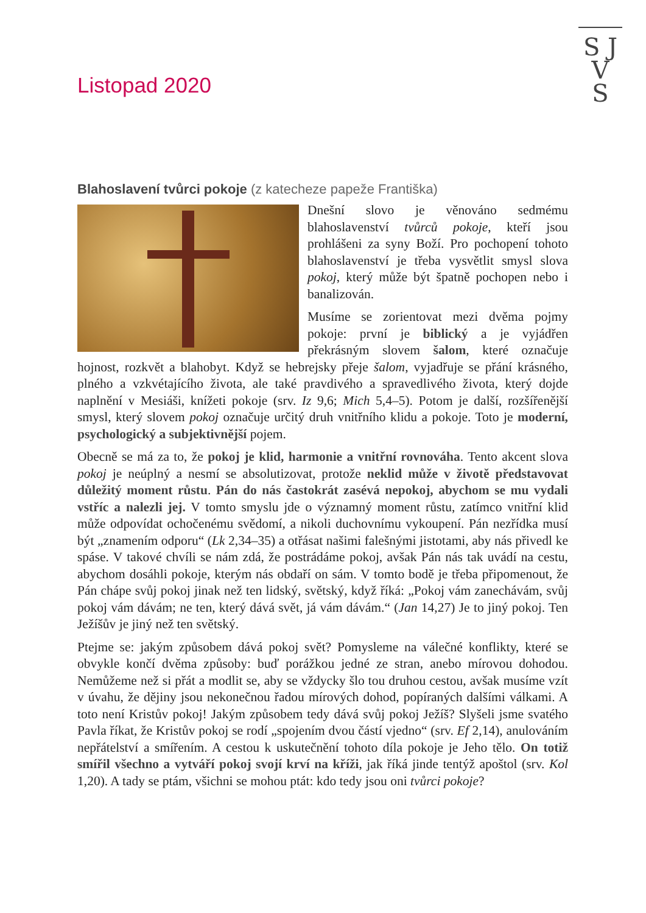S J
V
S
Listopad 2020
Blahoslavení tvůrci pokoje (z katecheze papeže Františka)
Dnešní slovo je věnováno sedmému blahoslavenství tvůrců pokoje, kteří jsou prohlášeni za syny Boží. Pro pochopení tohoto blahoslavenství je třeba vysvětlit smysl slova pokoj, který může být špatně pochopen nebo i banalizován.
Musíme se zorientovat mezi dvěma pojmy pokoje: první je biblický a je vyjádřen překrásným slovem šalom, které označuje hojnost, rozkvět a blahobyt. Když se hebrejsky přeje šalom, vyjadřuje se přání krásného, plného a vzkvétajícího života, ale také pravdivého a spravedlivého života, který dojde naplnění v Mesiáši, knížeti pokoje (srv. Iz 9,6; Mich 5,4–5). Potom je další, rozšířenější smysl, který slovem pokoj označuje určitý druh vnitřního klidu a pokoje. Toto je moderní, psychologický a subjektivnější pojem.
Obecně se má za to, že pokoj je klid, harmonie a vnitřní rovnováha. Tento akcent slova pokoj je neúplný a nesmí se absolutizovat, protože neklid může v životě představovat důležitý moment růstu. Pán do nás častokrát zasévá nepokoj, abychom se mu vydali vstříc a nalezli jej. V tomto smyslu jde o významný moment růstu, zatímco vnitřní klid může odpovídat ochočenému svědomí, a nikoli duchovnímu vykoupení. Pán nezřídka musí být „znamením odporu“ (Lk 2,34–35) a otřásat našimi falešnými jistotami, aby nás přivedl ke spáse. V takové chvíli se nám zdá, že postrádáme pokoj, avšak Pán nás tak uvádí na cestu, abychom dosáhli pokoje, kterým nás obdaří on sám. V tomto bodě je třeba připomenout, že Pán chápe svůj pokoj jinak než ten lidský, světský, když říká: „Pokoj vám zanechávám, svůj pokoj vám dávám; ne ten, který dává svět, já vám dávám.“ (Jan 14,27) Je to jiný pokoj. Ten Ježíšův je jiný než ten světský.
Ptejme se: jakým způsobem dává pokoj svět? Pomysleme na válečné konflikty, které se obvykle končí dvěma způsoby: buď porážkou jedné ze stran, anebo mírovou dohodou. Nemůžeme než si přát a modlit se, aby se vždycky šlo tou druhou cestou, avšak musíme vzít v úvahu, že dějiny jsou nekonečnou řadou mírových dohod, popíraných dalšími válkami. A toto není Kristův pokoj! Jakým způsobem tedy dává svůj pokoj Ježíš? Slyšeli jsme svatého Pavla říkat, že Kristův pokoj se rodí „spojením dvou částí vjedno“ (srv. Ef 2,14), anulováním nepřátelství a smířením. A cestou k uskutečnění tohoto díla pokoje je Jeho tělo. On totiž smířil všechno a vytváří pokoj svojí krví na kříži, jak říká jinde tentýž apoštol (srv. Kol 1,20). A tady se ptám, všichni se mohou ptát: kdo tedy jsou oni tvůrci pokoje?